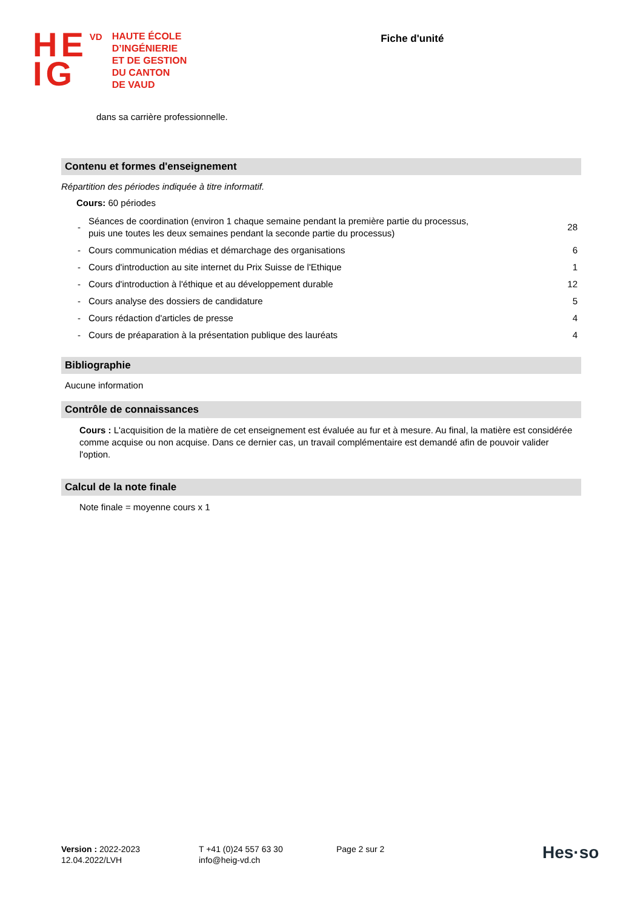HE
IG
VD
HAUTE ÉCOLE
D’INGÉNIERIE
ET DE GESTION
DU CANTON
DE VAUD
Fiche d'unité
dans sa carrière professionnelle.
Contenu et formes d'enseignement
Répartition des périodes indiquée à titre informatif.
Cours: 60 périodes
| - | Séances de coordination (environ 1 chaque semaine pendant la première partie du processus, puis une toutes les deux semaines pendant la seconde partie du processus) | 28 |
| - | Cours communication médias et démarchage des organisations | 6 |
| - | Cours d'introduction au site internet du Prix Suisse de l'Ethique | 1 |
| - | Cours d'introduction à l'éthique et au développement durable | 12 |
| - | Cours analyse des dossiers de candidature | 5 |
| - | Cours rédaction d'articles de presse | 4 |
| - | Cours de préaparation à la présentation publique des lauréats | 4 |
Bibliographie
Aucune information
Contrôle de connaissances
Cours : L'acquisition de la matière de cet enseignement est évaluée au fur et à mesure. Au final, la matière est considérée comme acquise ou non acquise. Dans ce dernier cas, un travail complémentaire est demandé afin de pouvoir valider l'option.
Calcul de la note finale
Note finale = moyenne cours x 1
Version : 2022-2023
12.04.2022/LVH
T +41 (0)24 557 63 30
info@heig-vd.ch
Page 2 sur 2
Hes·so